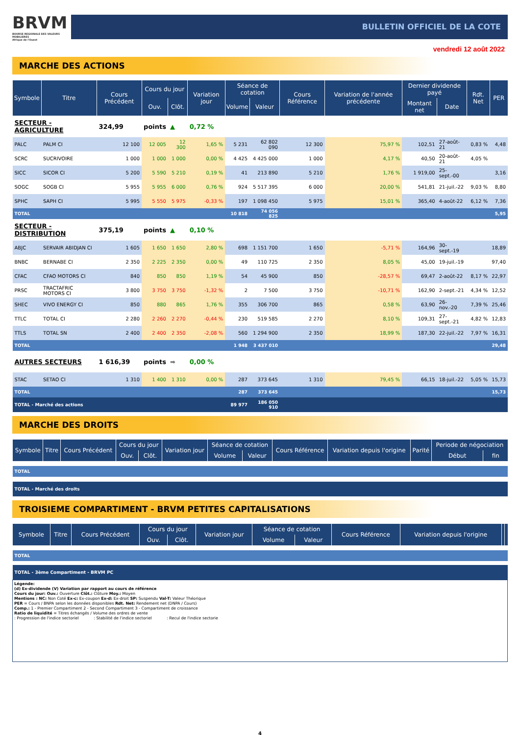BRVM
BOURSE REGIONALE DES VALEURS MOBILIERES
Afrique de l'Ouest
BULLETIN OFFICIEL DE LA COTE
vendredi 12 août 2022
MARCHE DES ACTIONS
| Symbole | Titre | Cours Précédent | Cours du jour | | Variation jour | Séance de cotation | | Cours Référence | Variation de l'année précédente | Dernier dividende payé | | Rdt. Net | PER |
| --- | --- | --- | --- | --- | --- | --- | --- | --- | --- | --- | --- | --- | --- |
| | | | Ouv. | Clôt. | | Volume | Valeur | | | Montant net | Date | | |
| SECTEUR - AGRICULTURE | | 324,99 | points | ▲ | 0,72 % | | | | | | | | |
| PALC | PALM CI | 12 100 | 12 005 | 12 300 | 1,65 % | 5 231 | 62 802 090 | 12 300 | 75,97 % | 102,51 | 27-août-21 | 0,83 % | 4,48 |
| SCRC | SUCRIVOIRE | 1 000 | 1 000 | 1 000 | 0,00 % | 4 425 | 4 425 000 | 1 000 | 4,17 % | 40,50 | 20-août-21 | 4,05 % | |
| SICC | SICOR CI | 5 200 | 5 590 | 5 210 | 0,19 % | 41 | 213 890 | 5 210 | 1,76 % | 1 919,00 | 25-sept.-00 | | 3,16 |
| SOGC | SOGB CI | 5 955 | 5 955 | 6 000 | 0,76 % | 924 | 5 517 395 | 6 000 | 20,00 % | 541,81 | 21-juil.-22 | 9,03 % | 8,80 |
| SPHC | SAPH CI | 5 995 | 5 550 | 5 975 | -0,33 % | 197 | 1 098 450 | 5 975 | 15,01 % | 365,40 | 4-août-22 | 6,12 % | 7,36 |
| TOTAL | | | | | | 10 818 | 74 056 825 | | | | | | 5,95 |
| SECTEUR - DISTRIBUTION | | 375,19 | points | ▲ | 0,10 % | | | | | | | | |
| ABJC | SERVAIR ABIDJAN CI | 1 605 | 1 650 | 1 650 | 2,80 % | 698 | 1 151 700 | 1 650 | -5,71 % | 164,96 | 30-sept.-19 | | 18,89 |
| BNBC | BERNABE CI | 2 350 | 2 225 | 2 350 | 0,00 % | 49 | 110 725 | 2 350 | 8,05 % | 45,00 | 19-juil.-19 | | 97,40 |
| CFAC | CFAO MOTORS CI | 840 | 850 | 850 | 1,19 % | 54 | 45 900 | 850 | -28,57 % | 69,47 | 2-août-22 | 8,17 % | 22,97 |
| PRSC | TRACTAFRIC MOTORS CI | 3 800 | 3 750 | 3 750 | -1,32 % | 2 | 7 500 | 3 750 | -10,71 % | 162,90 | 2-sept.-21 | 4,34 % | 12,52 |
| SHEC | VIVO ENERGY CI | 850 | 880 | 865 | 1,76 % | 355 | 306 700 | 865 | 0,58 % | 63,90 | 26-nov.-20 | 7,39 % | 25,46 |
| TTLC | TOTAL CI | 2 280 | 2 260 | 2 270 | -0,44 % | 230 | 519 585 | 2 270 | 8,10 % | 109,31 | 27-sept.-21 | 4,82 % | 12,83 |
| TTLS | TOTAL SN | 2 400 | 2 400 | 2 350 | -2,08 % | 560 | 1 294 900 | 2 350 | 18,99 % | 187,30 | 22-juil.-22 | 7,97 % | 16,31 |
| TOTAL | | | | | | 1 948 | 3 437 010 | | | | | | 29,48 |
| AUTRES SECTEURS | | 1 616,39 | points | ➡ | 0,00 % | | | | | | | | |
| STAC | SETAO CI | 1 310 | 1 400 | 1 310 | 0,00 % | 287 | 373 645 | 1 310 | 79,45 % | 66,15 | 18-juil.-22 | 5,05 % | 15,73 |
| TOTAL | | | | | | 287 | 373 645 | | | | | | 15,73 |
| TOTAL - Marché des actions | | | | | | 89 977 | 186 050 910 | | | | | | |
MARCHE DES DROITS
| Symbole | Titre | Cours Précédent | Cours du jour | | Variation jour | Séance de cotation | | Cours Référence | Variation depuis l'origine | Parité | Periode de négociation | |
| --- | --- | --- | --- | --- | --- | --- | --- | --- | --- | --- | --- | --- |
| | | | Ouv. | Clôt. | | Volume | Valeur | | | | Début | fin |
| TOTAL | | | | | | | | | | | | |
| TOTAL - Marché des droits | | | | | | | | | | | | |
TROISIEME COMPARTIMENT - BRVM PETITES CAPITALISATIONS
| Symbole | Titre | Cours Précédent | Cours du jour | | Variation jour | Séance de cotation | | Cours Référence | Variation depuis l'origine | | |
| --- | --- | --- | --- | --- | --- | --- | --- | --- | --- | --- | --- |
| | | | Ouv. | Clôt. | | Volume | Valeur | | | | |
| TOTAL | | | | | | | | | | | |
| TOTAL - 3ème Compartiment - BRVM PC | | | | | | | | | | | |
Légende:
(d) Ex-dividende (V) Variation par rapport au cours de référence
Cours du jour: Ouv.: Ouverture Clôt.: Clôture Moy.: Moyen
Mentions : NC: Non Coté Ex-c: Ex-coupon Ex-d: Ex-droit SP: Suspendu Val-T: Valeur Théorique
PER = Cours / BNPA selon les données disponibles Rdt. Net: Rendement net (DNPA / Cours)
Comp.: 1 - Premier Compartiment 2 - Second Compartiment 3 - Compartiment de croissance
Ratio de liquidité = Titres échangés / Volume des ordres de vente
: Progression de l'indice sectoriel : Stabilité de l'indice sectoriel : Recul de l'indice sectorie
4